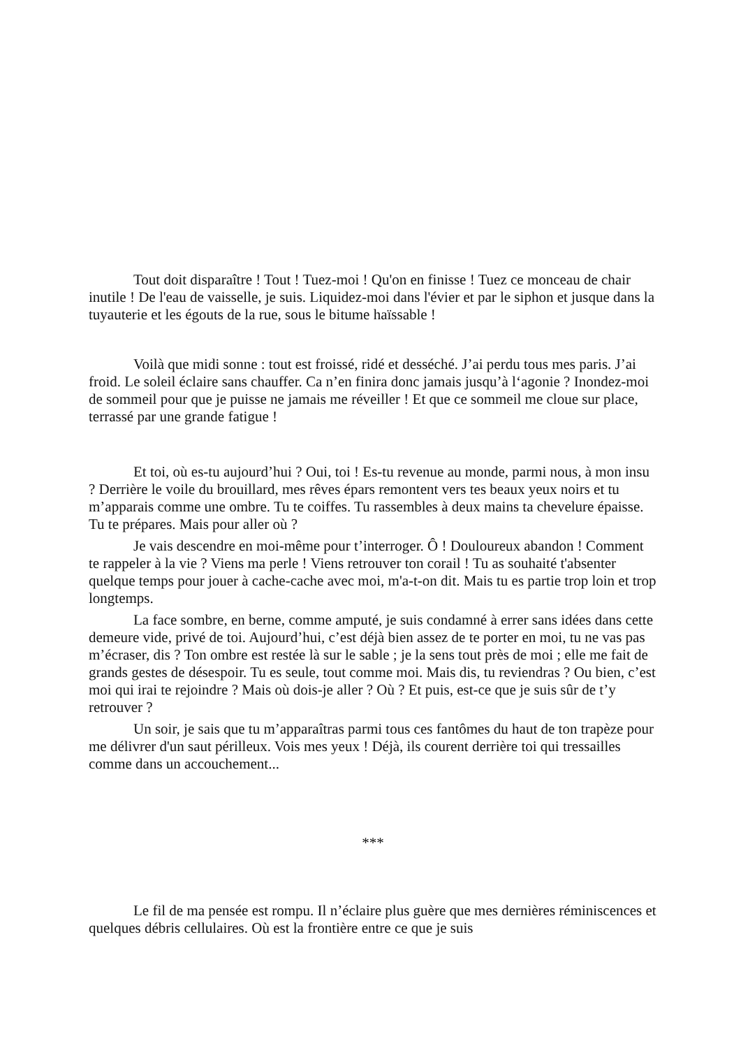Tout doit disparaître ! Tout ! Tuez-moi ! Qu'on en finisse ! Tuez ce monceau de chair inutile ! De l'eau de vaisselle, je suis. Liquidez-moi dans l'évier et par le siphon et jusque dans la tuyauterie et les égouts de la rue, sous le bitume haïssable !
Voilà que midi sonne : tout est froissé, ridé et desséché. J’ai perdu tous mes paris. J’ai froid. Le soleil éclaire sans chauffer. Ca n’en finira donc jamais jusqu’à l‘agonie ? Inondez-moi de sommeil pour que je puisse ne jamais me réveiller ! Et que ce sommeil me cloue sur place, terrassé par une grande fatigue !
Et toi, où es-tu aujourd’hui ? Oui, toi ! Es-tu revenue au monde, parmi nous, à mon insu ? Derrière le voile du brouillard, mes rêves épars remontent vers tes beaux yeux noirs et tu m’apparais comme une ombre. Tu te coiffes. Tu rassembles à deux mains ta chevelure épaisse. Tu te prépares. Mais pour aller où ?
Je vais descendre en moi-même pour t’interroger. Ô ! Douloureux abandon ! Comment te rappeler à la vie ? Viens ma perle ! Viens retrouver ton corail ! Tu as souhaité t'absenter quelque temps pour jouer à cache-cache avec moi, m'a-t-on dit. Mais tu es partie trop loin et trop longtemps.
La face sombre, en berne, comme amputé, je suis condamné à errer sans idées dans cette demeure vide, privé de toi. Aujourd’hui, c’est déjà bien assez de te porter en moi, tu ne vas pas m’écraser, dis ? Ton ombre est restée là sur le sable ; je la sens tout près de moi ; elle me fait de grands gestes de désespoir. Tu es seule, tout comme moi. Mais dis, tu reviendras ? Ou bien, c’est moi qui irai te rejoindre ? Mais où dois-je aller ? Où ? Et puis, est-ce que je suis sûr de t’y retrouver ?
Un soir, je sais que tu m’apparaîtras parmi tous ces fantômes du haut de ton trapèze pour me délivrer d'un saut périlleux. Vois mes yeux ! Déjà, ils courent derrière toi qui tressailles comme dans un accouchement...
***
Le fil de ma pensée est rompu. Il n’éclaire plus guère que mes dernières réminiscences et quelques débris cellulaires. Où est la frontière entre ce que je suis